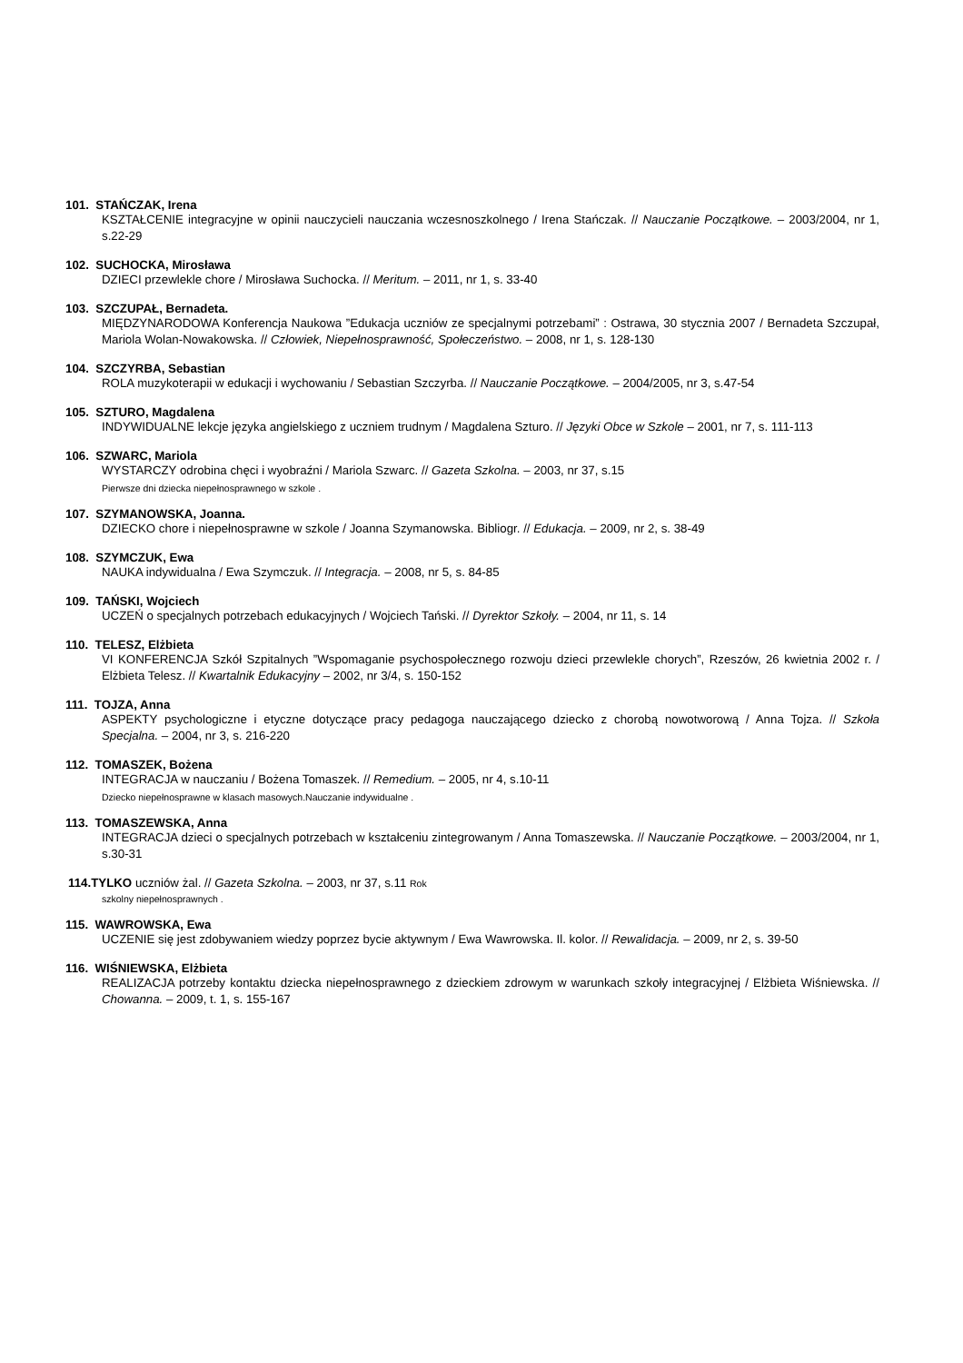101. STAŃCZAK, Irena
KSZTAŁCENIE integracyjne w opinii nauczycieli nauczania wczesnoszkolnego / Irena Stańczak. // Nauczanie Początkowe. – 2003/2004, nr 1, s.22-29
102. SUCHOCKA, Mirosława
DZIECI przewlekle chore / Mirosława Suchocka. // Meritum. – 2011, nr 1, s. 33-40
103. SZCZUPAŁ, Bernadeta.
MIĘDZYNARODOWA Konferencja Naukowa ”Edukacja uczniów ze specjalnymi potrzebami” : Ostrawa, 30 stycznia 2007 / Bernadeta Szczupał, Mariola Wolan-Nowakowska. // Człowiek, Niepełnosprawność, Społeczeństwo. – 2008, nr 1, s. 128-130
104. SZCZYRBA, Sebastian
ROLA muzykoterapii w edukacji i wychowaniu / Sebastian Szczyrba. // Nauczanie Początkowe. – 2004/2005, nr 3, s.47-54
105. SZTURO, Magdalena
INDYWIDUALNE lekcje języka angielskiego z uczniem trudnym / Magdalena Szturo. // Języki Obce w Szkole – 2001, nr 7, s. 111-113
106. SZWARC, Mariola
WYSTARCZY odrobina chęci i wyobraźni / Mariola Szwarc. // Gazeta Szkolna. – 2003, nr 37, s.15
Pierwsze dni dziecka niepełnosprawnego w szkole .
107. SZYMANOWSKA, Joanna.
DZIECKO chore i niepełnosprawne w szkole / Joanna Szymanowska. Bibliogr. // Edukacja. – 2009, nr 2, s. 38-49
108. SZYMCZUK, Ewa
NAUKA indywidualna / Ewa Szymczuk. // Integracja. – 2008, nr 5, s. 84-85
109. TAŃSKI, Wojciech
UCZEŃ o specjalnych potrzebach edukacyjnych / Wojciech Tański. // Dyrektor Szkoły. – 2004, nr 11, s. 14
110. TELESZ, Elżbieta
VI KONFERENCJA Szkół Szpitalnych ”Wspomaganie psychospołecznego rozwoju dzieci przewlekle chorych”, Rzeszów, 26 kwietnia 2002 r. / Elżbieta Telesz. // Kwartalnik Edukacyjny – 2002, nr 3/4, s. 150-152
111. TOJZA, Anna
ASPEKTY psychologiczne i etyczne dotyczące pracy pedagoga nauczającego dziecko z chorobą nowotworową / Anna Tojza. // Szkoła Specjalna. – 2004, nr 3, s. 216-220
112. TOMASZEK, Bożena
INTEGRACJA w nauczaniu / Bożena Tomaszek. // Remedium. – 2005, nr 4, s.10-11
Dziecko niepełnosprawne w klasach masowych.Nauczanie indywidualne .
113. TOMASZEWSKA, Anna
INTEGRACJA dzieci o specjalnych potrzebach w kształceniu zintegrowanym / Anna Tomaszewska. // Nauczanie Początkowe. – 2003/2004, nr 1, s.30-31
114.TYLKO uczniów żal. // Gazeta Szkolna. – 2003, nr 37, s.11 Rok
szkolny niepełnosprawnych .
115. WAWROWSKA, Ewa
UCZENIE się jest zdobywaniem wiedzy poprzez bycie aktywnym / Ewa Wawrowska. Il. kolor. // Rewalidacja. – 2009, nr 2, s. 39-50
116. WIŚNIEWSKA, Elżbieta
REALIZACJA potrzeby kontaktu dziecka niepełnosprawnego z dzieckiem zdrowym w warunkach szkoły integracyjnej / Elżbieta Wiśniewska. // Chowanna. – 2009, t. 1, s. 155-167